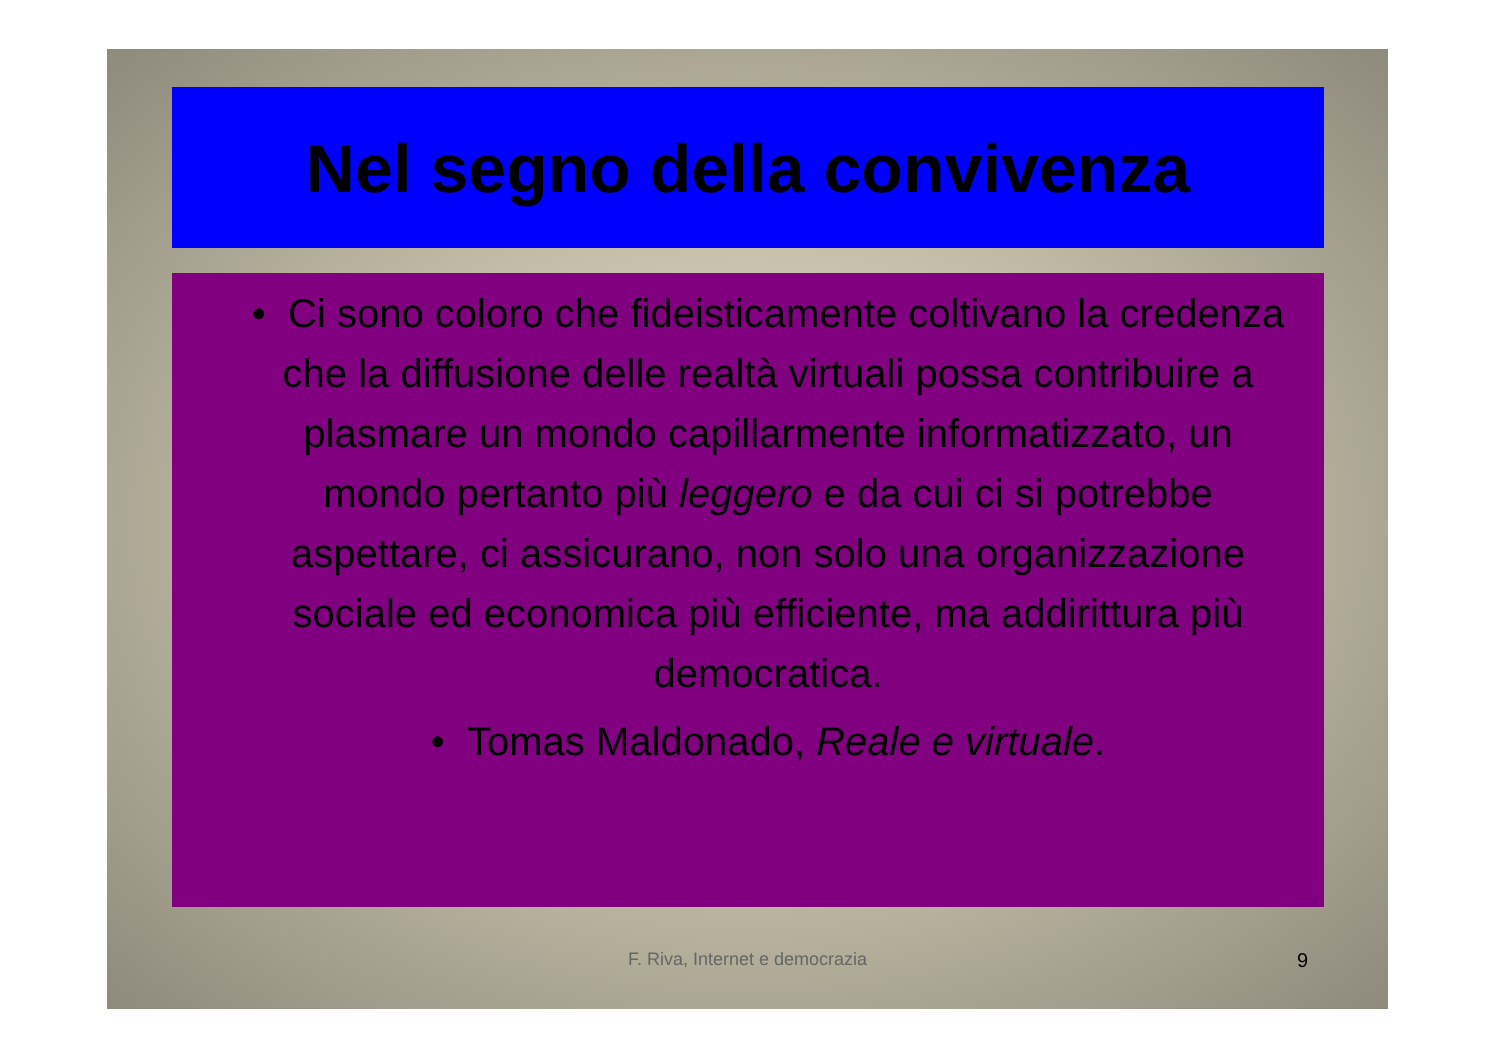Nel segno della convivenza
• Ci sono coloro che fideisticamente coltivano la credenza che la diffusione delle realtà virtuali possa contribuire a plasmare un mondo capillarmente informatizzato, un mondo pertanto più leggero e da cui ci si potrebbe aspettare, ci assicurano, non solo una organizzazione sociale ed economica più efficiente, ma addirittura più democratica.
• Tomas Maldonado, Reale e virtuale.
F. Riva, Internet e democrazia 9